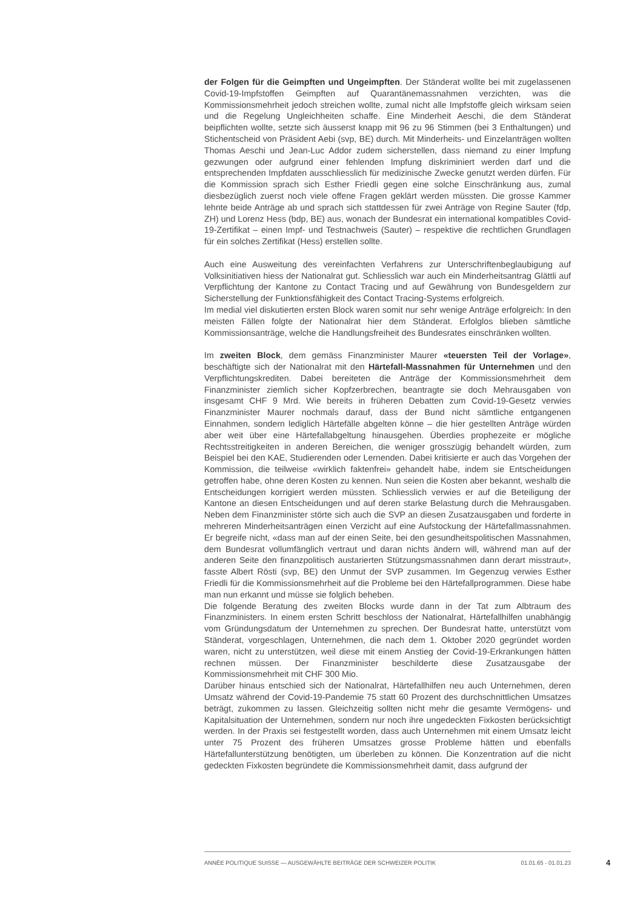der Folgen für die Geimpften und Ungeimpften. Der Ständerat wollte bei mit zugelassenen Covid-19-Impfstoffen Geimpften auf Quarantänemassnahmen verzichten, was die Kommissionsmehrheit jedoch streichen wollte, zumal nicht alle Impfstoffe gleich wirksam seien und die Regelung Ungleichheiten schaffe. Eine Minderheit Aeschi, die dem Ständerat beipflichten wollte, setzte sich äusserst knapp mit 96 zu 96 Stimmen (bei 3 Enthaltungen) und Stichentscheid von Präsident Aebi (svp, BE) durch. Mit Minderheits- und Einzelanträgen wollten Thomas Aeschi und Jean-Luc Addor zudem sicherstellen, dass niemand zu einer Impfung gezwungen oder aufgrund einer fehlenden Impfung diskriminiert werden darf und die entsprechenden Impfdaten ausschliesslich für medizinische Zwecke genutzt werden dürfen. Für die Kommission sprach sich Esther Friedli gegen eine solche Einschränkung aus, zumal diesbezüglich zuerst noch viele offene Fragen geklärt werden müssten. Die grosse Kammer lehnte beide Anträge ab und sprach sich stattdessen für zwei Anträge von Regine Sauter (fdp, ZH) und Lorenz Hess (bdp, BE) aus, wonach der Bundesrat ein international kompatibles Covid-19-Zertifikat – einen Impf- und Testnachweis (Sauter) – respektive die rechtlichen Grundlagen für ein solches Zertifikat (Hess) erstellen sollte.
Auch eine Ausweitung des vereinfachten Verfahrens zur Unterschriftenbeglaubigung auf Volksinitiativen hiess der Nationalrat gut. Schliesslich war auch ein Minderheitsantrag Glättli auf Verpflichtung der Kantone zu Contact Tracing und auf Gewährung von Bundesgeldern zur Sicherstellung der Funktionsfähigkeit des Contact Tracing-Systems erfolgreich.
Im medial viel diskutierten ersten Block waren somit nur sehr wenige Anträge erfolgreich: In den meisten Fällen folgte der Nationalrat hier dem Ständerat. Erfolglos blieben sämtliche Kommissionsanträge, welche die Handlungsfreiheit des Bundesrates einschränken wollten.
Im zweiten Block, dem gemäss Finanzminister Maurer «teuersten Teil der Vorlage», beschäftigte sich der Nationalrat mit den Härtefall-Massnahmen für Unternehmen und den Verpflichtungskrediten. Dabei bereiteten die Anträge der Kommissionsmehrheit dem Finanzminister ziemlich sicher Kopfzerbrechen, beantragte sie doch Mehrausgaben von insgesamt CHF 9 Mrd. Wie bereits in früheren Debatten zum Covid-19-Gesetz verwies Finanzminister Maurer nochmals darauf, dass der Bund nicht sämtliche entgangenen Einnahmen, sondern lediglich Härtefälle abgelten könne – die hier gestellten Anträge würden aber weit über eine Härtefallabgeltung hinausgehen. Überdies prophezeite er mögliche Rechtsstreitigkeiten in anderen Bereichen, die weniger grosszügig behandelt würden, zum Beispiel bei den KAE, Studierenden oder Lernenden. Dabei kritisierte er auch das Vorgehen der Kommission, die teilweise «wirklich faktenfrei» gehandelt habe, indem sie Entscheidungen getroffen habe, ohne deren Kosten zu kennen. Nun seien die Kosten aber bekannt, weshalb die Entscheidungen korrigiert werden müssten. Schliesslich verwies er auf die Beteiligung der Kantone an diesen Entscheidungen und auf deren starke Belastung durch die Mehrausgaben. Neben dem Finanzminister störte sich auch die SVP an diesen Zusatzausgaben und forderte in mehreren Minderheitsanträgen einen Verzicht auf eine Aufstockung der Härtefallmassnahmen. Er begreife nicht, «dass man auf der einen Seite, bei den gesundheitspolitischen Massnahmen, dem Bundesrat vollumfänglich vertraut und daran nichts ändern will, während man auf der anderen Seite den finanzpolitisch austarierten Stützungsmassnahmen dann derart misstraut», fasste Albert Rösti (svp, BE) den Unmut der SVP zusammen. Im Gegenzug verwies Esther Friedli für die Kommissionsmehrheit auf die Probleme bei den Härtefallprogrammen. Diese habe man nun erkannt und müsse sie folglich beheben.
Die folgende Beratung des zweiten Blocks wurde dann in der Tat zum Albtraum des Finanzministers. In einem ersten Schritt beschloss der Nationalrat, Härtefallhilfen unabhängig vom Gründungsdatum der Unternehmen zu sprechen. Der Bundesrat hatte, unterstützt vom Ständerat, vorgeschlagen, Unternehmen, die nach dem 1. Oktober 2020 gegründet worden waren, nicht zu unterstützen, weil diese mit einem Anstieg der Covid-19-Erkrankungen hätten rechnen müssen. Der Finanzminister beschilderte diese Zusatzausgabe der Kommissionsmehrheit mit CHF 300 Mio.
Darüber hinaus entschied sich der Nationalrat, Härtefallhilfen neu auch Unternehmen, deren Umsatz während der Covid-19-Pandemie 75 statt 60 Prozent des durchschnittlichen Umsatzes beträgt, zukommen zu lassen. Gleichzeitig sollten nicht mehr die gesamte Vermögens- und Kapitalsituation der Unternehmen, sondern nur noch ihre ungedeckten Fixkosten berücksichtigt werden. In der Praxis sei festgestellt worden, dass auch Unternehmen mit einem Umsatz leicht unter 75 Prozent des früheren Umsatzes grosse Probleme hätten und ebenfalls Härtefallunterstützung benötigten, um überleben zu können. Die Konzentration auf die nicht gedeckten Fixkosten begründete die Kommissionsmehrheit damit, dass aufgrund der
ANNÉE POLITIQUE SUISSE — AUSGEWÄHLTE BEITRÄGE DER SCHWEIZER POLITIK 01.01.65 - 01.01.23
4